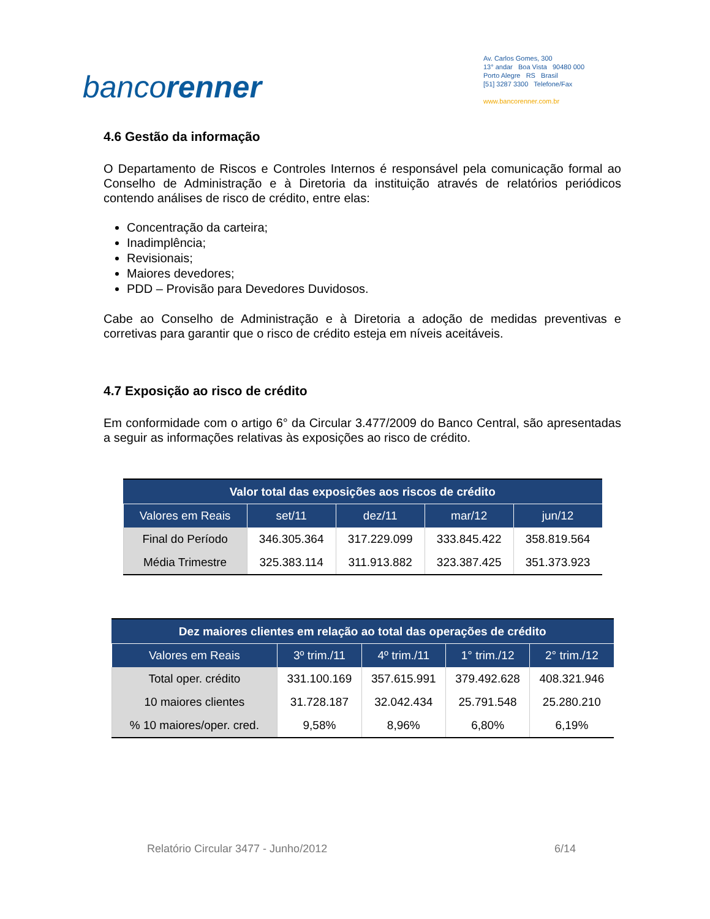bancorenner
Av. Carlos Gomes, 300
13° andar Boa Vista 90480 000
Porto Alegre RS Brasil
[51] 3287 3300 Telefone/Fax
www.bancorenner.com.br
4.6 Gestão da informação
O Departamento de Riscos e Controles Internos é responsável pela comunicação formal ao Conselho de Administração e à Diretoria da instituição através de relatórios periódicos contendo análises de risco de crédito, entre elas:
Concentração da carteira;
Inadimplência;
Revisionais;
Maiores devedores;
PDD – Provisão para Devedores Duvidosos.
Cabe ao Conselho de Administração e à Diretoria a adoção de medidas preventivas e corretivas para garantir que o risco de crédito esteja em níveis aceitáveis.
4.7 Exposição ao risco de crédito
Em conformidade com o artigo 6° da Circular 3.477/2009 do Banco Central, são apresentadas a seguir as informações relativas às exposições ao risco de crédito.
| Valor total das exposições aos riscos de crédito | | | | |
| --- | --- | --- | --- | --- |
| Valores em Reais | set/11 | dez/11 | mar/12 | jun/12 |
| Final do Período | 346.305.364 | 317.229.099 | 333.845.422 | 358.819.564 |
| Média Trimestre | 325.383.114 | 311.913.882 | 323.387.425 | 351.373.923 |
| Dez maiores clientes em relação ao total das operações de crédito | | | | |
| --- | --- | --- | --- | --- |
| Valores em Reais | 3º trim./11 | 4º trim./11 | 1° trim./12 | 2° trim./12 |
| Total oper. crédito | 331.100.169 | 357.615.991 | 379.492.628 | 408.321.946 |
| 10 maiores clientes | 31.728.187 | 32.042.434 | 25.791.548 | 25.280.210 |
| % 10 maiores/oper. cred. | 9,58% | 8,96% | 6,80% | 6,19% |
Relatório Circular 3477 - Junho/2012 6/14